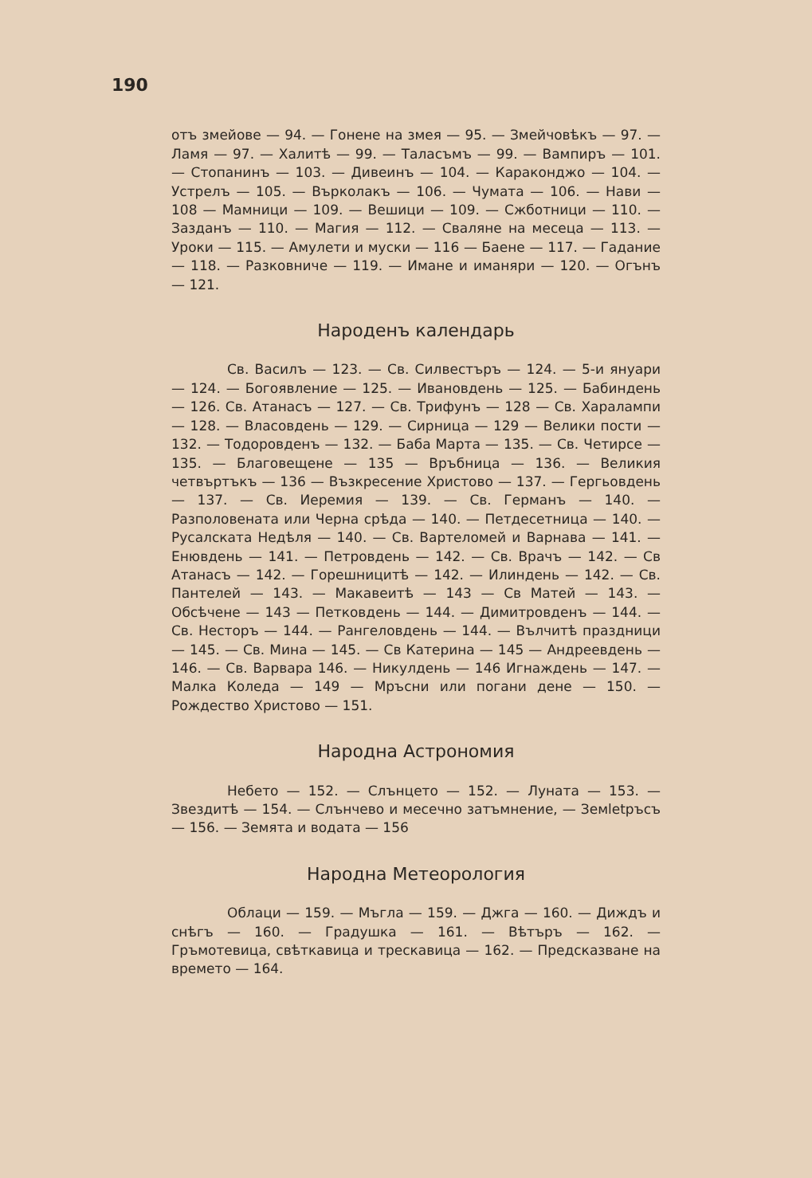190
отъ змейове — 94. — Гонене на змея — 95. — Змейчовѣкъ — 97. — Ламя — 97. — Халитѣ — 99. — Таласъмъ — 99. — Вампиръ — 101. — Стопанинъ — 103. — Дивеинъ — 104. — Караконджо — 104. — Устрелъ — 105. — Върколакъ — 106. — Чумата — 106. — Нави — 108 — Мамници — 109. — Вешици — 109. — Сжботници — 110. — Зазданъ — 110. — Магия — 112. — Сваляне на месеца — 113. — Уроки — 115. — Амулети и муски — 116 — Баене — 117. — Гадание — 118. — Разковниче — 119. — Имане и иманяри — 120. — Огънъ — 121.
Народенъ календарь
Св. Василъ — 123. — Св. Силвестъръ — 124. — 5-и януари — 124. — Богоявление — 125. — Ивановдень — 125. — Бабиндень — 126. Св. Атанасъ — 127. — Св. Трифунъ — 128 — Св. Харалампи — 128. — Власовдень — 129. — Сирница — 129 — Велики пости — 132. — Тодоровденъ — 132. — Баба Марта — 135. — Св. Четирсе — 135. — Благовещене — 135 — Връбница — 136. — Великия четвъртъкъ — 136 — Възкресение Христово — 137. — Гергьовдень — 137. — Св. Иеремия — 139. — Св. Германъ — 140. — Разполовената или Черна срѣда — 140. — Петдесетница — 140. — Русалската Недѣля — 140. — Св. Вартеломей и Варнава — 141. — Енювдень — 141. — Петровдень — 142. — Св. Врачъ — 142. — Св Атанасъ — 142. — Горешницитѣ — 142. — Илиндень — 142. — Св. Пантелей — 143. — Макавеитѣ — 143 — Св Матей — 143. — Обсѣчене — 143 — Петковдень — 144. — Димитровденъ — 144. — Св. Несторъ — 144. — Рангеловдень — 144. — Вълчитѣ праздници — 145. — Св. Мина — 145. — Св Катерина — 145 — Андреевдень — 146. — Св. Варвара 146. — Никулдень — 146 Игнаждень — 147. — Малка Коледа — 149 — Мръсни или погани дене — 150. — Рождество Христово — 151.
Народна Астрономия
Небето — 152. — Слънцето — 152. — Луната — 153. — Звездитѣ — 154. — Слънчево и месечно затъмнение, — Земletръсъ — 156. — Земята и водата — 156
Народна Метеорология
Облаци — 159. — Мъгла — 159. — Джга — 160. — Диждъ и снѣгъ — 160. — Градушка — 161. — Вѣтъръ — 162. — Гръмотевица, свѣткавица и трескавица — 162. — Предсказване на времето — 164.